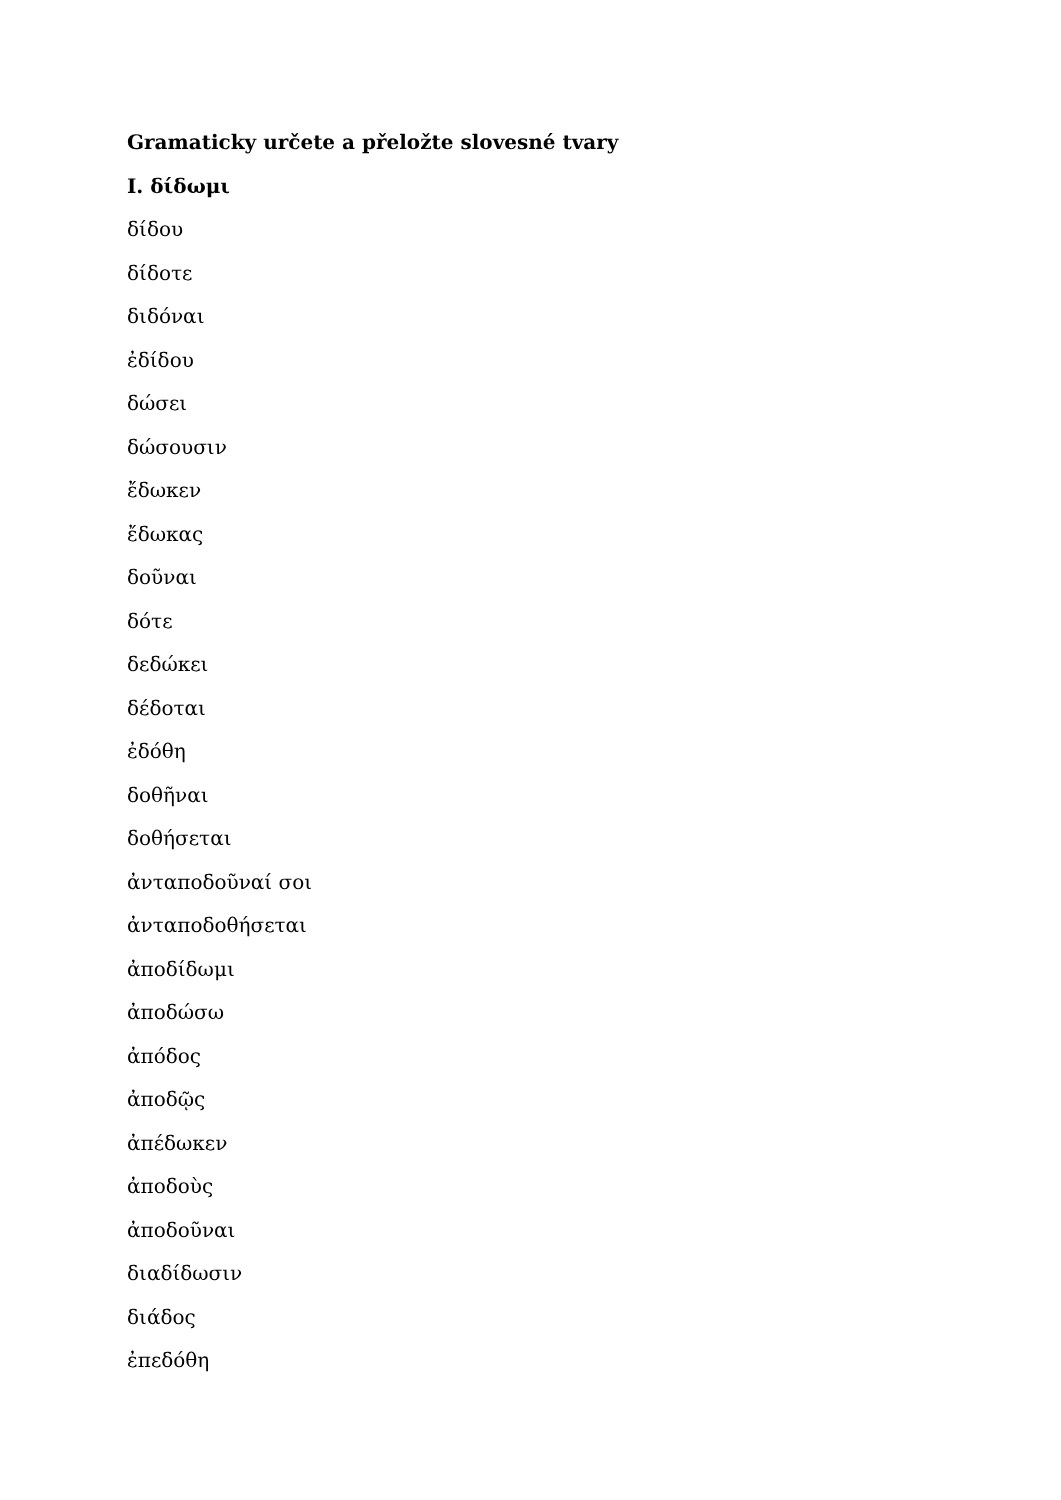Gramaticky určete a přeložte slovesné tvary
I. δίδωμι
δίδου
δίδοτε
διδόναι
ἐδίδου
δώσει
δώσουσιν
ἔδωκεν
ἔδωκας
δοῦναι
δότε
δεδώκει
δέδοται
ἐδόθη
δοθῆναι
δοθήσεται
ἀνταποδοῦναί σοι
ἀνταποδοθήσεται
ἀποδίδωμι
ἀποδώσω
ἀπόδος
ἀποδῷς
ἀπέδωκεν
ἀποδοὺς
ἀποδοῦναι
διαδίδωσιν
διάδος
ἐπεδόθη